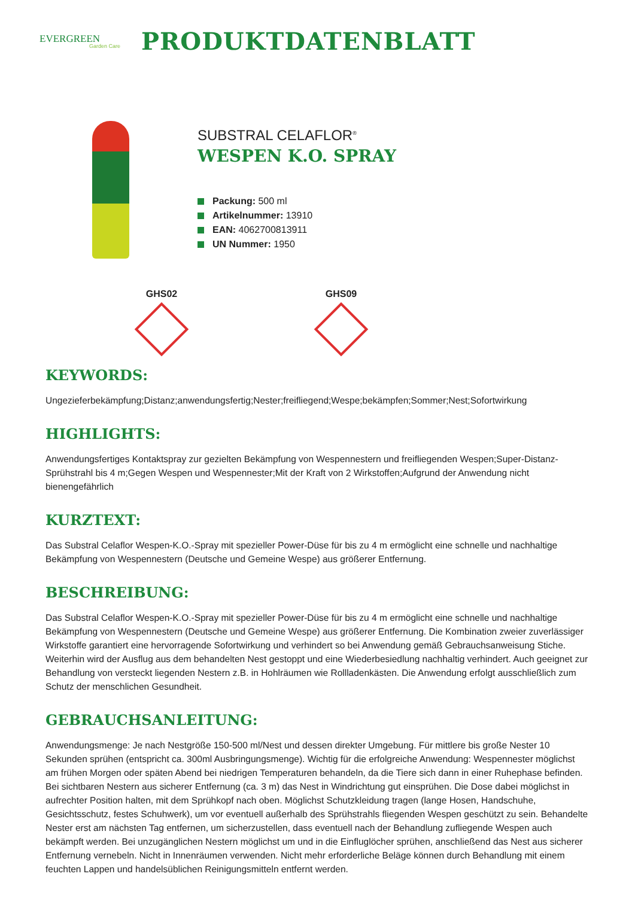EVERGREEN
Garden Care
PRODUKTDATENBLATT
SUBSTRAL CELAFLOR<sup>®</sup>
WESPEN K.O. SPRAY
Packung: 500 ml
Artikelnummer: 13910
EAN: 4062700813911
UN Nummer: 1950
GHS02 GHS09
KEYWORDS:
Ungezieferbekämpfung;Distanz;anwendungsfertig;Nester;freifliegend;Wespe;bekämpfen;Sommer;Nest;Sofortwirkung
HIGHLIGHTS:
Anwendungsfertiges Kontaktspray zur gezielten Bekämpfung von Wespennestern und freifliegenden Wespen;Super-Distanz-Sprühstrahl bis 4 m;Gegen Wespen und Wespennester;Mit der Kraft von 2 Wirkstoffen;Aufgrund der Anwendung nicht bienengefährlich
KURZTEXT:
Das Substral Celaflor Wespen-K.O.-Spray mit spezieller Power-Düse für bis zu 4 m ermöglicht eine schnelle und nachhaltige Bekämpfung von Wespennestern (Deutsche und Gemeine Wespe) aus größerer Entfernung.
BESCHREIBUNG:
Das Substral Celaflor Wespen-K.O.-Spray mit spezieller Power-Düse für bis zu 4 m ermöglicht eine schnelle und nachhaltige Bekämpfung von Wespennestern (Deutsche und Gemeine Wespe) aus größerer Entfernung. Die Kombination zweier zuverlässiger Wirkstoffe garantiert eine hervorragende Sofortwirkung und verhindert so bei Anwendung gemäß Gebrauchsanweisung Stiche. Weiterhin wird der Ausflug aus dem behandelten Nest gestoppt und eine Wiederbesiedlung nachhaltig verhindert. Auch geeignet zur Behandlung von versteckt liegenden Nestern z.B. in Hohlräumen wie Rollladenkästen. Die Anwendung erfolgt ausschließlich zum Schutz der menschlichen Gesundheit.
GEBRAUCHSANLEITUNG:
Anwendungsmenge: Je nach Nestgröße 150-500 ml/Nest und dessen direkter Umgebung. Für mittlere bis große Nester 10 Sekunden sprühen (entspricht ca. 300ml Ausbringungsmenge). Wichtig für die erfolgreiche Anwendung: Wespennester möglichst am frühen Morgen oder späten Abend bei niedrigen Temperaturen behandeln, da die Tiere sich dann in einer Ruhephase befinden. Bei sichtbaren Nestern aus sicherer Entfernung (ca. 3 m) das Nest in Windrichtung gut einsprühen. Die Dose dabei möglichst in aufrechter Position halten, mit dem Sprühkopf nach oben. Möglichst Schutzkleidung tragen (lange Hosen, Handschuhe, Gesichtsschutz, festes Schuhwerk), um vor eventuell außerhalb des Sprühstrahls fliegenden Wespen geschützt zu sein. Behandelte Nester erst am nächsten Tag entfernen, um sicherzustellen, dass eventuell nach der Behandlung zufliegende Wespen auch bekämpft werden. Bei unzugänglichen Nestern möglichst um und in die Einfluglöcher sprühen, anschließend das Nest aus sicherer Entfernung vernebeln. Nicht in Innenräumen verwenden. Nicht mehr erforderliche Beläge können durch Behandlung mit einem feuchten Lappen und handelsüblichen Reinigungsmitteln entfernt werden.